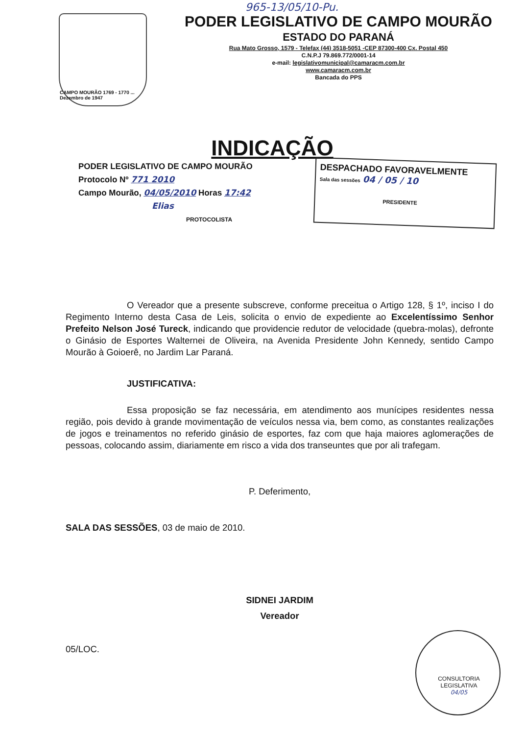965-13/05/10-Pu.
CAMPO MOURÃO 1769 - 1770 ... Dezembro de 1947
PODER LEGISLATIVO DE CAMPO MOURÃO
ESTADO DO PARANÁ
Rua Mato Grosso, 1579 - Telefax (44) 3518-5051 -CEP 87300-400 Cx. Postal 450
C.N.P.J 79.869.772/0001-14
e-mail: legislativomunicipal@camaracm.com.br
www.camaracm.com.br
Bancada do PPS
INDICAÇÃO
PODER LEGISLATIVO DE CAMPO MOURÃO
Protocolo Nº 771 2010
Campo Mourão, 04/05/2010 Horas 17:42
Elias
PROTOCOLISTA
DESPACHADO FAVORAVELMENTE
Sala das sessões 04 / 05 / 10
PRESIDENTE
O Vereador que a presente subscreve, conforme preceitua o Artigo 128, § 1º, inciso I do Regimento Interno desta Casa de Leis, solicita o envio de expediente ao Excelentíssimo Senhor Prefeito Nelson José Tureck, indicando que providencie redutor de velocidade (quebra-molas), defronte o Ginásio de Esportes Walternei de Oliveira, na Avenida Presidente John Kennedy, sentido Campo Mourão à Goioerê, no Jardim Lar Paraná.
JUSTIFICATIVA:
Essa proposição se faz necessária, em atendimento aos munícipes residentes nessa região, pois devido à grande movimentação de veículos nessa via, bem como, as constantes realizações de jogos e treinamentos no referido ginásio de esportes, faz com que haja maiores aglomerações de pessoas, colocando assim, diariamente em risco a vida dos transeuntes que por ali trafegam.
P. Deferimento,
SALA DAS SESSÕES, 03 de maio de 2010.
SIDNEI JARDIM
Vereador
05/LOC.
CONSULTORIA LEGISLATIVA
04/05